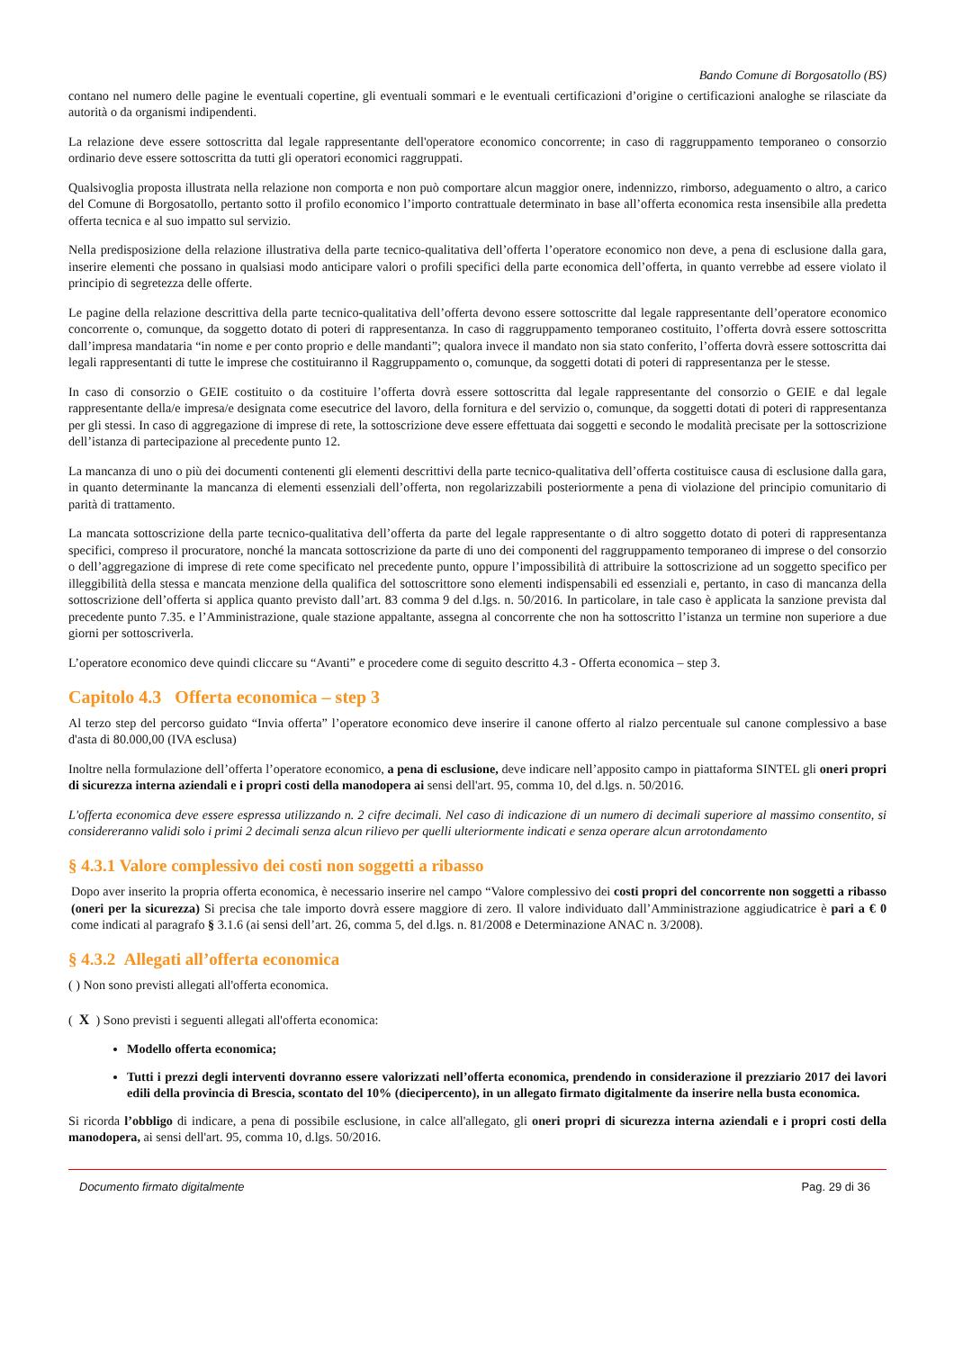Bando Comune di Borgosatollo (BS)
contano nel numero delle pagine le eventuali copertine, gli eventuali sommari e le eventuali certificazioni d’origine o certificazioni analoghe se rilasciate da autorità o da organismi indipendenti.
La relazione deve essere sottoscritta dal legale rappresentante dell'operatore economico concorrente; in caso di raggruppamento temporaneo o consorzio ordinario deve essere sottoscritta da tutti gli operatori economici raggruppati.
Qualsivoglia proposta illustrata nella relazione non comporta e non può comportare alcun maggior onere, indennizzo, rimborso, adeguamento o altro, a carico del Comune di Borgosatollo, pertanto sotto il profilo economico l’importo contrattuale determinato in base all’offerta economica resta insensibile alla predetta offerta tecnica e al suo impatto sul servizio.
Nella predisposizione della relazione illustrativa della parte tecnico-qualitativa dell’offerta l’operatore economico non deve, a pena di esclusione dalla gara, inserire elementi che possano in qualsiasi modo anticipare valori o profili specifici della parte economica dell’offerta, in quanto verrebbe ad essere violato il principio di segretezza delle offerte.
Le pagine della relazione descrittiva della parte tecnico-qualitativa dell’offerta devono essere sottoscritte dal legale rappresentante dell’operatore economico concorrente o, comunque, da soggetto dotato di poteri di rappresentanza. In caso di raggruppamento temporaneo costituito, l’offerta dovrà essere sottoscritta dall’impresa mandataria “in nome e per conto proprio e delle mandanti”; qualora invece il mandato non sia stato conferito, l’offerta dovrà essere sottoscritta dai legali rappresentanti di tutte le imprese che costituiranno il Raggruppamento o, comunque, da soggetti dotati di poteri di rappresentanza per le stesse.
In caso di consorzio o GEIE costituito o da costituire l’offerta dovrà essere sottoscritta dal legale rappresentante del consorzio o GEIE e dal legale rappresentante della/e impresa/e designata come esecutrice del lavoro, della fornitura e del servizio o, comunque, da soggetti dotati di poteri di rappresentanza per gli stessi. In caso di aggregazione di imprese di rete, la sottoscrizione deve essere effettuata dai soggetti e secondo le modalità precisate per la sottoscrizione dell’istanza di partecipazione al precedente punto 12.
La mancanza di uno o più dei documenti contenenti gli elementi descrittivi della parte tecnico-qualitativa dell’offerta costituisce causa di esclusione dalla gara, in quanto determinante la mancanza di elementi essenziali dell’offerta, non regolarizzabili posteriormente a pena di violazione del principio comunitario di parità di trattamento.
La mancata sottoscrizione della parte tecnico-qualitativa dell’offerta da parte del legale rappresentante o di altro soggetto dotato di poteri di rappresentanza specifici, compreso il procuratore, nonché la mancata sottoscrizione da parte di uno dei componenti del raggruppamento temporaneo di imprese o del consorzio o dell’aggregazione di imprese di rete come specificato nel precedente punto, oppure l’impossibilità di attribuire la sottoscrizione ad un soggetto specifico per illeggibilità della stessa e mancata menzione della qualifica del sottoscrittore sono elementi indispensabili ed essenziali e, pertanto, in caso di mancanza della sottoscrizione dell’offerta si applica quanto previsto dall’art. 83 comma 9 del d.lgs. n. 50/2016. In particolare, in tale caso è applicata la sanzione prevista dal precedente punto 7.35. e l’Amministrazione, quale stazione appaltante, assegna al concorrente che non ha sottoscritto l’istanza un termine non superiore a due giorni per sottoscriverla.
L’operatore economico deve quindi cliccare su “Avanti” e procedere come di seguito descritto 4.3 - Offerta economica – step 3.
Capitolo 4.3 Offerta economica – step 3
Al terzo step del percorso guidato “Invia offerta” l’operatore economico deve inserire il canone offerto al rialzo percentuale sul canone complessivo a base d'asta di 80.000,00 (IVA esclusa)
Inoltre nella formulazione dell’offerta l’operatore economico, a pena di esclusione, deve indicare nell’apposito campo in piattaforma SINTEL gli oneri propri di sicurezza interna aziendali e i propri costi della manodopera ai sensi dell'art. 95, comma 10, del d.lgs. n. 50/2016.
L'offerta economica deve essere espressa utilizzando n. 2 cifre decimali. Nel caso di indicazione di un numero di decimali superiore al massimo consentito, si considereranno validi solo i primi 2 decimali senza alcun rilievo per quelli ulteriormente indicati e senza operare alcun arrotondamento
§ 4.3.1 Valore complessivo dei costi non soggetti a ribasso
Dopo aver inserito la propria offerta economica, è necessario inserire nel campo “Valore complessivo dei costi propri del concorrente non soggetti a ribasso (oneri per la sicurezza) Si precisa che tale importo dovrà essere maggiore di zero. Il valore individuato dall’Amministrazione aggiudicatrice è pari a € 0 come indicati al paragrafo § 3.1.6 (ai sensi dell’art. 26, comma 5, del d.lgs. n. 81/2008 e Determinazione ANAC n. 3/2008).
§ 4.3.2 Allegati all’offerta economica
( ) Non sono previsti allegati all'offerta economica.
( X ) Sono previsti i seguenti allegati all'offerta economica:
Modello offerta economica;
Tutti i prezzi degli interventi dovranno essere valorizzati nell’offerta economica, prendendo in considerazione il prezziario 2017 dei lavori edili della provincia di Brescia, scontato del 10% (diecipercento), in un allegato firmato digitalmente da inserire nella busta economica.
Si ricorda l’obbligo di indicare, a pena di possibile esclusione, in calce all'allegato, gli oneri propri di sicurezza interna aziendali e i propri costi della manodopera, ai sensi dell'art. 95, comma 10, d.lgs. 50/2016.
Documento firmato digitalmente Pag. 29 di 36